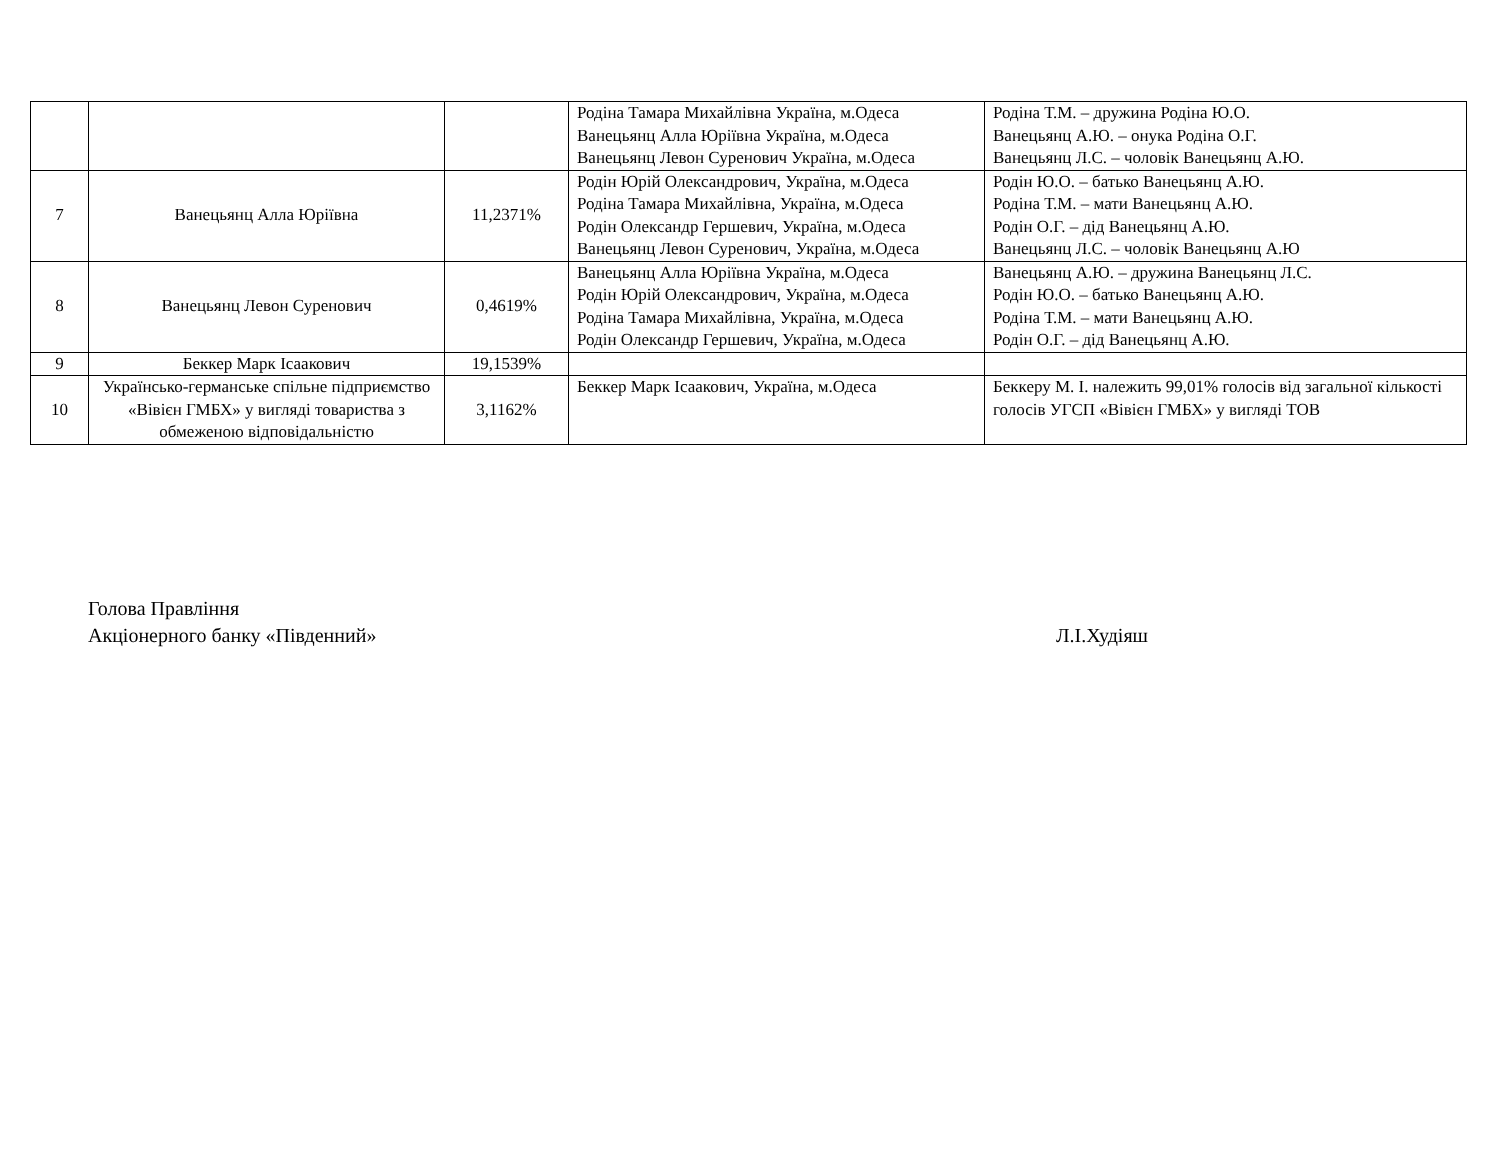| | | | Родіна Тамара Михайлівна Україна, м.Одеса Ванецьянц Алла Юріївна Україна, м.Одеса Ванецьянц Левон Суренович Україна, м.Одеса | Родіна Т.М. – дружина Родіна Ю.О. Ванецьянц А.Ю. – онука Родіна О.Г. Ванецьянц Л.С. – чоловік Ванецьянц А.Ю. |
| 7 | Ванецьянц Алла Юріївна | 11,2371% | Родін Юрій Олександрович, Україна, м.Одеса Родіна Тамара Михайлівна, Україна, м.Одеса Родін Олександр Гершевич, Україна, м.Одеса Ванецьянц Левон Суренович, Україна, м.Одеса | Родін Ю.О. – батько Ванецьянц А.Ю. Родіна Т.М. – мати Ванецьянц А.Ю. Родін О.Г. – дід Ванецьянц А.Ю. Ванецьянц Л.С. – чоловік Ванецьянц А.Ю |
| 8 | Ванецьянц Левон Суренович | 0,4619% | Ванецьянц Алла Юріївна Україна, м.Одеса Родін Юрій Олександрович, Україна, м.Одеса Родіна Тамара Михайлівна, Україна, м.Одеса Родін Олександр Гершевич, Україна, м.Одеса | Ванецьянц А.Ю. – дружина Ванецьянц Л.С. Родін Ю.О. – батько Ванецьянц А.Ю. Родіна Т.М. – мати Ванецьянц А.Ю. Родін О.Г. – дід Ванецьянц А.Ю. |
| 9 | Беккер Марк Ісаакович | 19,1539% | | |
| 10 | Українсько-германське спільне підприємство «Вівієн ГМБХ» у вигляді товариства з обмеженою відповідальністю | 3,1162% | Беккер Марк Ісаакович, Україна, м.Одеса | Беккеру М. І. належить 99,01% голосів від загальної кількості голосів УГСП «Вівієн ГМБХ» у вигляді ТОВ |
Голова Правління
Акціонерного банку «Південний» Л.І.Худіяш